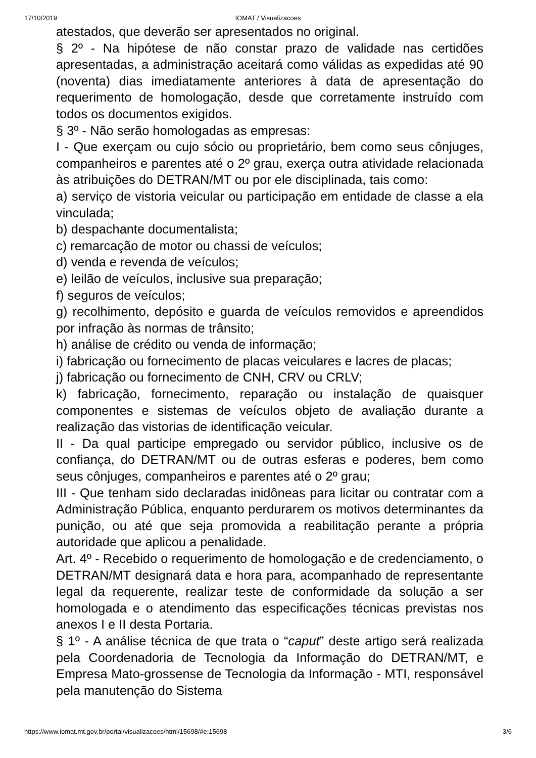17/10/2019
IOMAT / Visualizacoes
atestados, que deverão ser apresentados no original.
§ 2º - Na hipótese de não constar prazo de validade nas certidões apresentadas, a administração aceitará como válidas as expedidas até 90 (noventa) dias imediatamente anteriores à data de apresentação do requerimento de homologação, desde que corretamente instruído com todos os documentos exigidos.
§ 3º - Não serão homologadas as empresas:
I - Que exerçam ou cujo sócio ou proprietário, bem como seus cônjuges, companheiros e parentes até o 2º grau, exerça outra atividade relacionada às atribuições do DETRAN/MT ou por ele disciplinada, tais como:
a) serviço de vistoria veicular ou participação em entidade de classe a ela vinculada;
b) despachante documentalista;
c) remarcação de motor ou chassi de veículos;
d) venda e revenda de veículos;
e) leilão de veículos, inclusive sua preparação;
f) seguros de veículos;
g) recolhimento, depósito e guarda de veículos removidos e apreendidos por infração às normas de trânsito;
h) análise de crédito ou venda de informação;
i) fabricação ou fornecimento de placas veiculares e lacres de placas;
j) fabricação ou fornecimento de CNH, CRV ou CRLV;
k) fabricação, fornecimento, reparação ou instalação de quaisquer componentes e sistemas de veículos objeto de avaliação durante a realização das vistorias de identificação veicular.
II - Da qual participe empregado ou servidor público, inclusive os de confiança, do DETRAN/MT ou de outras esferas e poderes, bem como seus cônjuges, companheiros e parentes até o 2º grau;
III - Que tenham sido declaradas inidôneas para licitar ou contratar com a Administração Pública, enquanto perdurarem os motivos determinantes da punição, ou até que seja promovida a reabilitação perante a própria autoridade que aplicou a penalidade.
Art. 4º - Recebido o requerimento de homologação e de credenciamento, o DETRAN/MT designará data e hora para, acompanhado de representante legal da requerente, realizar teste de conformidade da solução a ser homologada e o atendimento das especificações técnicas previstas nos anexos I e II desta Portaria.
§ 1º - A análise técnica de que trata o “caput” deste artigo será realizada pela Coordenadoria de Tecnologia da Informação do DETRAN/MT, e Empresa Mato-grossense de Tecnologia da Informação - MTI, responsável pela manutenção do Sistema
https://www.iomat.mt.gov.br/portal/visualizacoes/html/15698/#e:15698 3/6